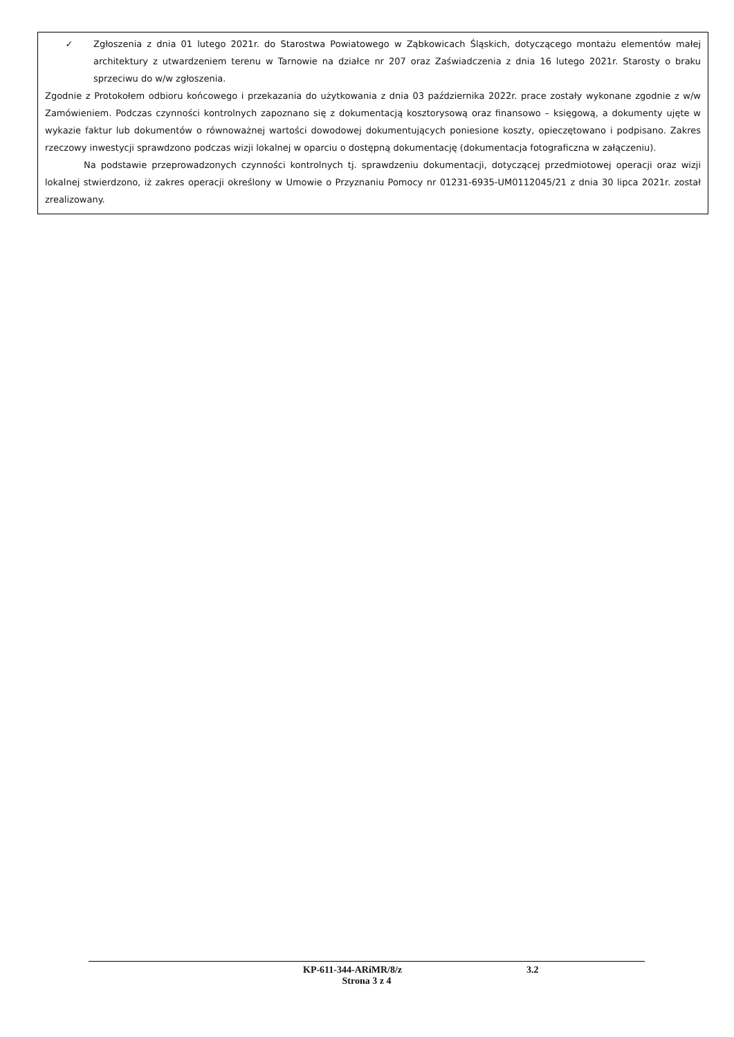✓ Zgłoszenia z dnia 01 lutego 2021r. do Starostwa Powiatowego w Ząbkowicach Śląskich, dotyczącego montażu elementów małej architektury z utwardzeniem terenu w Tarnowie na działce nr 207 oraz Zaświadczenia z dnia 16 lutego 2021r. Starosty o braku sprzeciwu do w/w zgłoszenia.
Zgodnie z Protokołem odbioru końcowego i przekazania do użytkowania z dnia 03 października 2022r. prace zostały wykonane zgodnie z w/w Zamówieniem. Podczas czynności kontrolnych zapoznano się z dokumentacją kosztorysową oraz finansowo – księgową, a dokumenty ujęte w wykazie faktur lub dokumentów o równoważnej wartości dowodowej dokumentujących poniesione koszty, opieczętowano i podpisano. Zakres rzeczowy inwestycji sprawdzono podczas wizji lokalnej w oparciu o dostępną dokumentację (dokumentacja fotograficzna w załączeniu).
Na podstawie przeprowadzonych czynności kontrolnych tj. sprawdzeniu dokumentacji, dotyczącej przedmiotowej operacji oraz wizji lokalnej stwierdzono, iż zakres operacji określony w Umowie o Przyznaniu Pomocy nr 01231-6935-UM0112045/21 z dnia 30 lipca 2021r. został zrealizowany.
KP-611-344-ARiMR/8/z 3.2
Strona 3 z 4